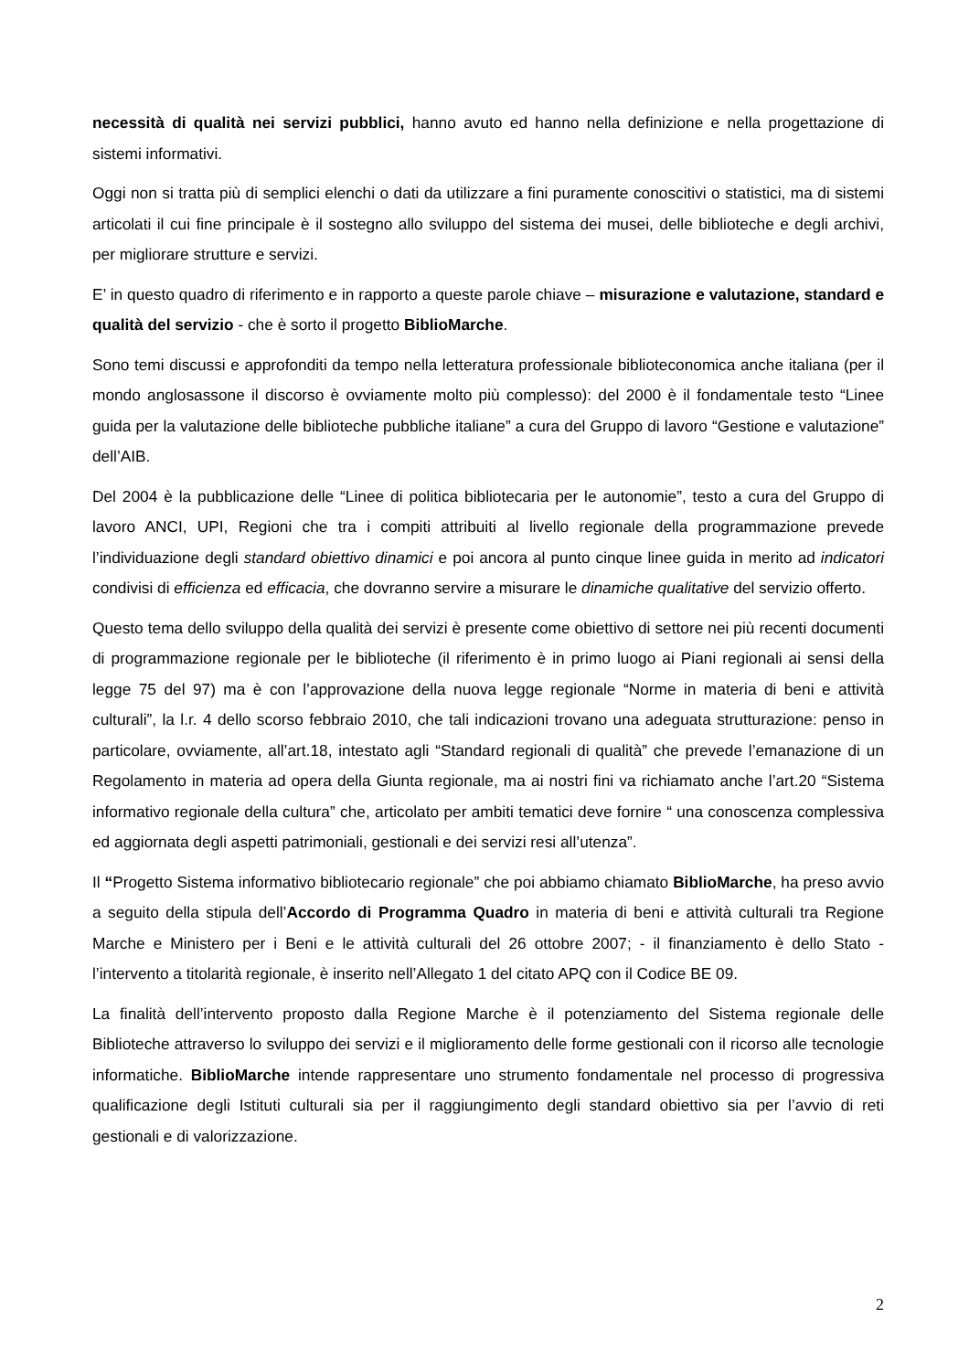necessità di qualità nei servizi pubblici, hanno avuto ed hanno nella definizione e nella progettazione di sistemi informativi.
Oggi non si tratta più di semplici elenchi o dati da utilizzare a fini puramente conoscitivi o statistici, ma di sistemi articolati il cui fine principale è il sostegno allo sviluppo del sistema dei musei, delle biblioteche e degli archivi, per migliorare strutture e servizi.
E’ in questo quadro di riferimento e in rapporto a queste parole chiave – misurazione e valutazione, standard e qualità del servizio - che è sorto il progetto BiblioMarche.
Sono temi discussi e approfonditi da tempo nella letteratura professionale biblioteconomica anche italiana (per il mondo anglosassone il discorso è ovviamente molto più complesso): del 2000 è il fondamentale testo “Linee guida per la valutazione delle biblioteche pubbliche italiane” a cura del Gruppo di lavoro “Gestione e valutazione” dell’AIB.
Del 2004 è la pubblicazione delle “Linee di politica bibliotecaria per le autonomie”, testo a cura del Gruppo di lavoro ANCI, UPI, Regioni che tra i compiti attribuiti al livello regionale della programmazione prevede l’individuazione degli standard obiettivo dinamici e poi ancora al punto cinque linee guida in merito ad indicatori condivisi di efficienza ed efficacia, che dovranno servire a misurare le dinamiche qualitative del servizio offerto.
Questo tema dello sviluppo della qualità dei servizi è presente come obiettivo di settore nei più recenti documenti di programmazione regionale per le biblioteche (il riferimento è in primo luogo ai Piani regionali ai sensi della legge 75 del 97) ma è con l’approvazione della nuova legge regionale “Norme in materia di beni e attività culturali”, la l.r. 4 dello scorso febbraio 2010, che tali indicazioni trovano una adeguata strutturazione: penso in particolare, ovviamente, all’art.18, intestato agli “Standard regionali di qualità” che prevede l’emanazione di un Regolamento in materia ad opera della Giunta regionale, ma ai nostri fini va richiamato anche l’art.20 “Sistema informativo regionale della cultura” che, articolato per ambiti tematici deve fornire “ una conoscenza complessiva ed aggiornata degli aspetti patrimoniali, gestionali e dei servizi resi all’utenza”.
Il “Progetto Sistema informativo bibliotecario regionale” che poi abbiamo chiamato BiblioMarche, ha preso avvio a seguito della stipula dell’Accordo di Programma Quadro in materia di beni e attività culturali tra Regione Marche e Ministero per i Beni e le attività culturali del 26 ottobre 2007; - il finanziamento è dello Stato - l’intervento a titolarità regionale, è inserito nell’Allegato 1 del citato APQ con il Codice BE 09.
La finalità dell’intervento proposto dalla Regione Marche è il potenziamento del Sistema regionale delle Biblioteche attraverso lo sviluppo dei servizi e il miglioramento delle forme gestionali con il ricorso alle tecnologie informatiche. BiblioMarche intende rappresentare uno strumento fondamentale nel processo di progressiva qualificazione degli Istituti culturali sia per il raggiungimento degli standard obiettivo sia per l’avvio di reti gestionali e di valorizzazione.
2